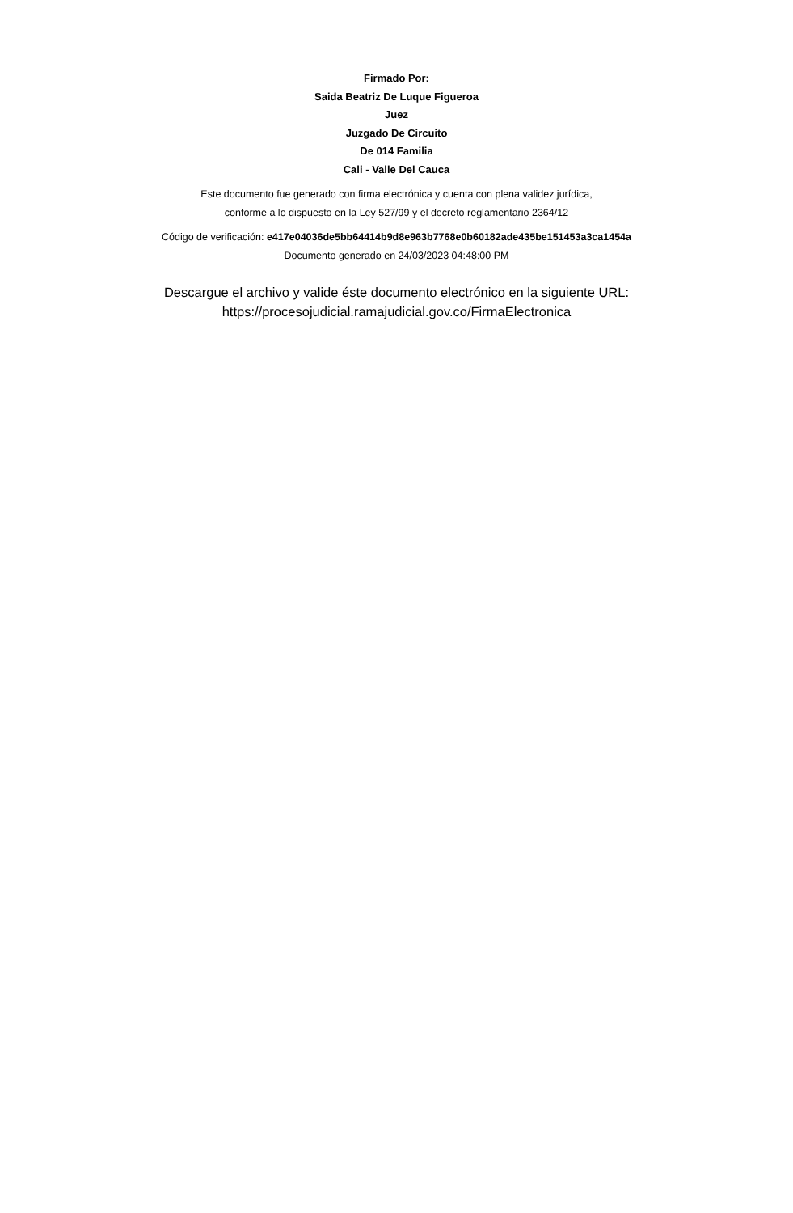Firmado Por:
Saida Beatriz De Luque Figueroa
Juez
Juzgado De Circuito
De 014 Familia
Cali - Valle Del Cauca
Este documento fue generado con firma electrónica y cuenta con plena validez jurídica,
conforme a lo dispuesto en la Ley 527/99 y el decreto reglamentario 2364/12
Código de verificación: e417e04036de5bb64414b9d8e963b7768e0b60182ade435be151453a3ca1454a
Documento generado en 24/03/2023 04:48:00 PM
Descargue el archivo y valide éste documento electrónico en la siguiente URL:
https://procesojudicial.ramajudicial.gov.co/FirmaElectronica